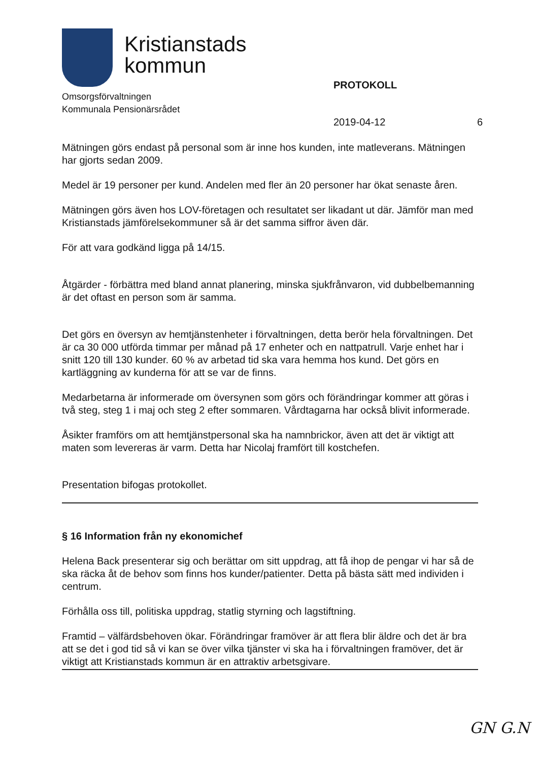Kristianstads
kommun
Omsorgsförvaltningen
Kommunala Pensionärsrådet
PROTOKOLL
2019-04-12 6
Mätningen görs endast på personal som är inne hos kunden, inte matleverans. Mätningen har gjorts sedan 2009.
Medel är 19 personer per kund. Andelen med fler än 20 personer har ökat senaste åren.
Mätningen görs även hos LOV-företagen och resultatet ser likadant ut där. Jämför man med Kristianstads jämförelsekommuner så är det samma siffror även där.
För att vara godkänd ligga på 14/15.
Åtgärder - förbättra med bland annat planering, minska sjukfrånvaron, vid dubbelbemanning är det oftast en person som är samma.
Det görs en översyn av hemtjänstenheter i förvaltningen, detta berör hela förvaltningen. Det är ca 30 000 utförda timmar per månad på 17 enheter och en nattpatrull. Varje enhet har i snitt 120 till 130 kunder. 60 % av arbetad tid ska vara hemma hos kund. Det görs en kartläggning av kunderna för att se var de finns.
Medarbetarna är informerade om översynen som görs och förändringar kommer att göras i två steg, steg 1 i maj och steg 2 efter sommaren. Vårdtagarna har också blivit informerade.
Åsikter framförs om att hemtjänstpersonal ska ha namnbrickor, även att det är viktigt att maten som levereras är varm. Detta har Nicolaj framfört till kostchefen.
Presentation bifogas protokollet.
§ 16 Information från ny ekonomichef
Helena Back presenterar sig och berättar om sitt uppdrag, att få ihop de pengar vi har så de ska räcka åt de behov som finns hos kunder/patienter. Detta på bästa sätt med individen i centrum.
Förhålla oss till, politiska uppdrag, statlig styrning och lagstiftning.
Framtid – välfärdsbehoven ökar. Förändringar framöver är att flera blir äldre och det är bra att se det i god tid så vi kan se över vilka tjänster vi ska ha i förvaltningen framöver, det är viktigt att Kristianstads kommun är en attraktiv arbetsgivare.
GN G.N